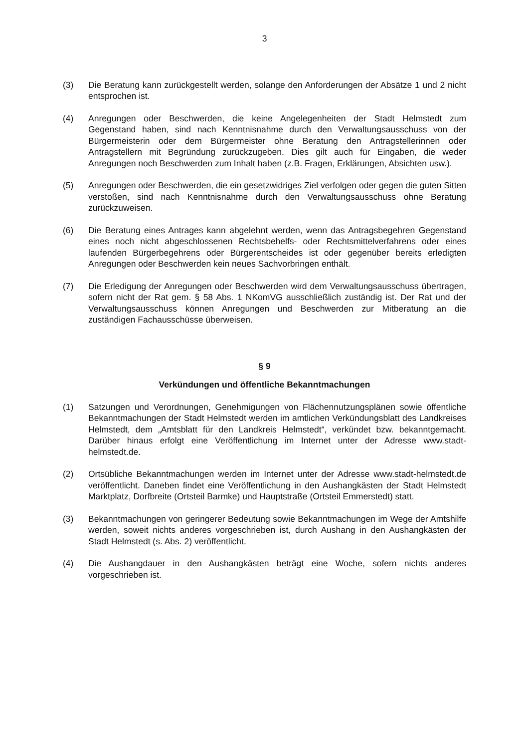3
(3) Die Beratung kann zurückgestellt werden, solange den Anforderungen der Absätze 1 und 2 nicht entsprochen ist.
(4) Anregungen oder Beschwerden, die keine Angelegenheiten der Stadt Helmstedt zum Gegenstand haben, sind nach Kenntnisnahme durch den Verwaltungsausschuss von der Bürgermeisterin oder dem Bürgermeister ohne Beratung den Antragstellerinnen oder Antragstellern mit Begründung zurückzugeben. Dies gilt auch für Eingaben, die weder Anregungen noch Beschwerden zum Inhalt haben (z.B. Fragen, Erklärungen, Absichten usw.).
(5) Anregungen oder Beschwerden, die ein gesetzwidriges Ziel verfolgen oder gegen die guten Sitten verstoßen, sind nach Kenntnisnahme durch den Verwaltungsausschuss ohne Beratung zurückzuweisen.
(6) Die Beratung eines Antrages kann abgelehnt werden, wenn das Antragsbegehren Gegenstand eines noch nicht abgeschlossenen Rechtsbehelfs- oder Rechtsmittelverfahrens oder eines laufenden Bürgerbegehrens oder Bürgerentscheides ist oder gegenüber bereits erledigten Anregungen oder Beschwerden kein neues Sachvorbringen enthält.
(7) Die Erledigung der Anregungen oder Beschwerden wird dem Verwaltungsausschuss übertragen, sofern nicht der Rat gem. § 58 Abs. 1 NKomVG ausschließlich zuständig ist. Der Rat und der Verwaltungsausschuss können Anregungen und Beschwerden zur Mitberatung an die zuständigen Fachausschüsse überweisen.
§ 9
Verkündungen und öffentliche Bekanntmachungen
(1) Satzungen und Verordnungen, Genehmigungen von Flächennutzungsplänen sowie öffentliche Bekanntmachungen der Stadt Helmstedt werden im amtlichen Verkündungsblatt des Landkreises Helmstedt, dem „Amtsblatt für den Landkreis Helmstedt“, verkündet bzw. bekanntgemacht. Darüber hinaus erfolgt eine Veröffentlichung im Internet unter der Adresse www.stadt-helmstedt.de.
(2) Ortsübliche Bekanntmachungen werden im Internet unter der Adresse www.stadt-helmstedt.de veröffentlicht. Daneben findet eine Veröffentlichung in den Aushangkästen der Stadt Helmstedt Marktplatz, Dorfbreite (Ortsteil Barmke) und Hauptstraße (Ortsteil Emmerstedt) statt.
(3) Bekanntmachungen von geringerer Bedeutung sowie Bekanntmachungen im Wege der Amtshilfe werden, soweit nichts anderes vorgeschrieben ist, durch Aushang in den Aushangkästen der Stadt Helmstedt (s. Abs. 2) veröffentlicht.
(4) Die Aushangdauer in den Aushangkästen beträgt eine Woche, sofern nichts anderes vorgeschrieben ist.